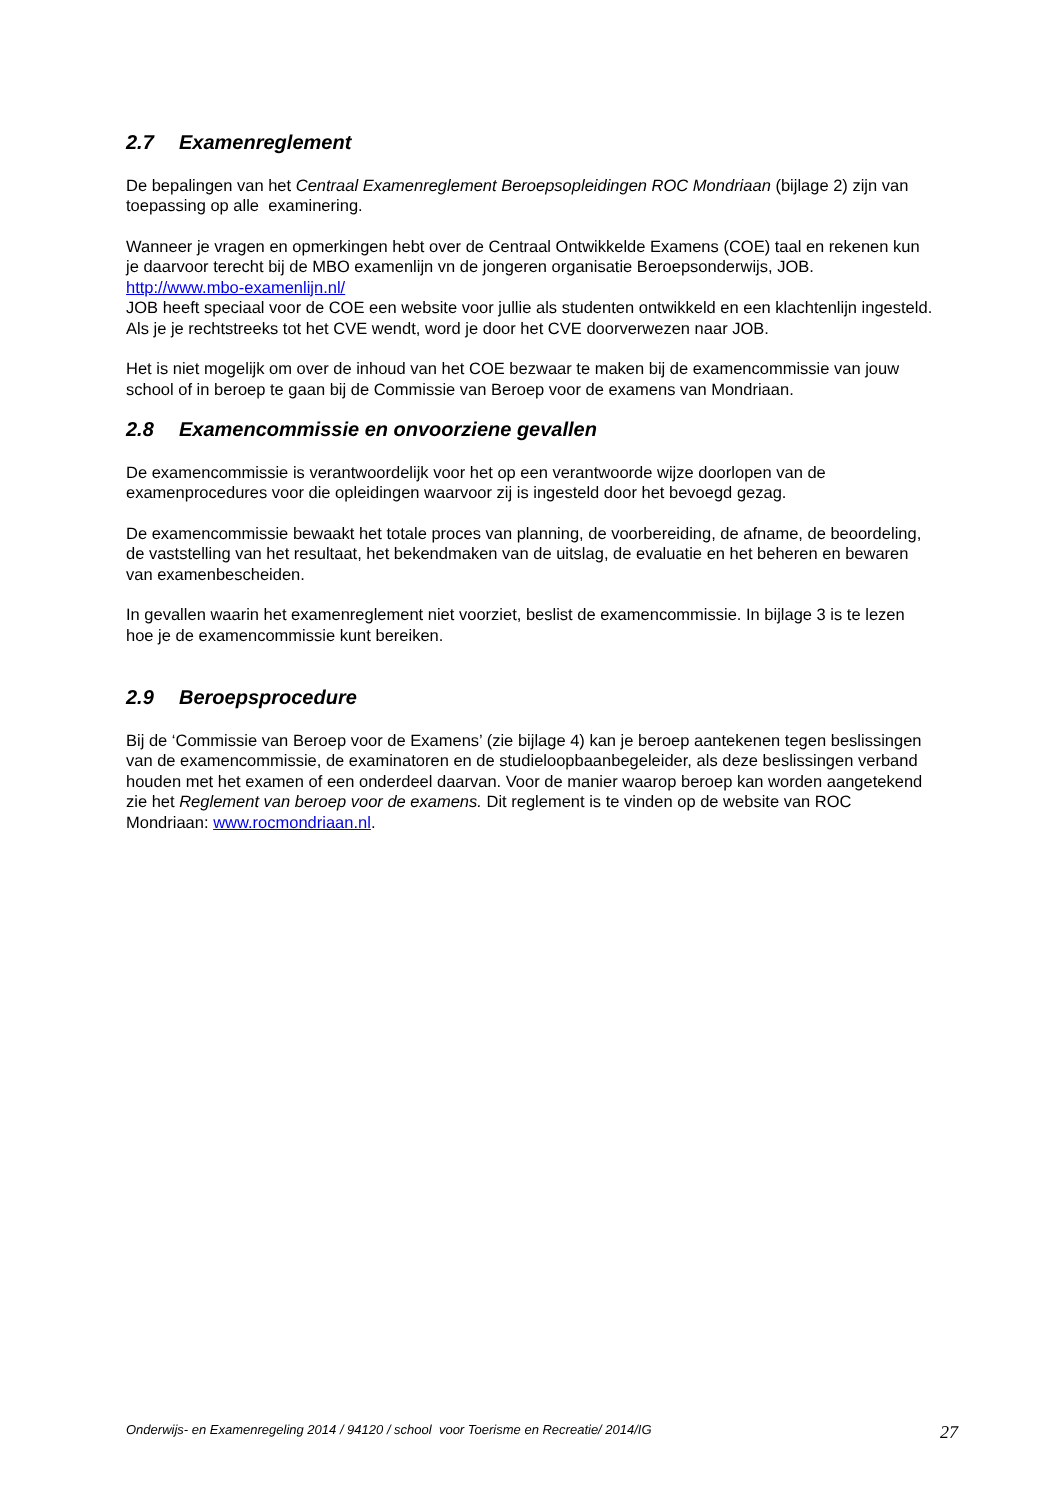2.7 Examenreglement
De bepalingen van het Centraal Examenreglement Beroepsopleidingen ROC Mondriaan (bijlage 2) zijn van toepassing op alle examinering.
Wanneer je vragen en opmerkingen hebt over de Centraal Ontwikkelde Examens (COE) taal en rekenen kun je daarvoor terecht bij de MBO examenlijn vn de jongeren organisatie Beroepsonderwijs, JOB. http://www.mbo-examenlijn.nl/
JOB heeft speciaal voor de COE een website voor jullie als studenten ontwikkeld en een klachtenlijn ingesteld. Als je je rechtstreeks tot het CVE wendt, word je door het CVE doorverwezen naar JOB.
Het is niet mogelijk om over de inhoud van het COE bezwaar te maken bij de examencommissie van jouw school of in beroep te gaan bij de Commissie van Beroep voor de examens van Mondriaan.
2.8 Examencommissie en onvoorziene gevallen
De examencommissie is verantwoordelijk voor het op een verantwoorde wijze doorlopen van de examenprocedures voor die opleidingen waarvoor zij is ingesteld door het bevoegd gezag.
De examencommissie bewaakt het totale proces van planning, de voorbereiding, de afname, de beoordeling, de vaststelling van het resultaat, het bekendmaken van de uitslag, de evaluatie en het beheren en bewaren van examenbescheiden.
In gevallen waarin het examenreglement niet voorziet, beslist de examencommissie. In bijlage 3 is te lezen hoe je de examencommissie kunt bereiken.
2.9 Beroepsprocedure
Bij de ‘Commissie van Beroep voor de Examens’ (zie bijlage 4) kan je beroep aantekenen tegen beslissingen van de examencommissie, de examinatoren en de studieloopbaanbegeleider, als deze beslissingen verband houden met het examen of een onderdeel daarvan. Voor de manier waarop beroep kan worden aangetekend zie het Reglement van beroep voor de examens. Dit reglement is te vinden op de website van ROC Mondriaan: www.rocmondriaan.nl.
Onderwijs- en Examenregeling 2014 / 94120 / school voor Toerisme en Recreatie/ 2014/IG 27